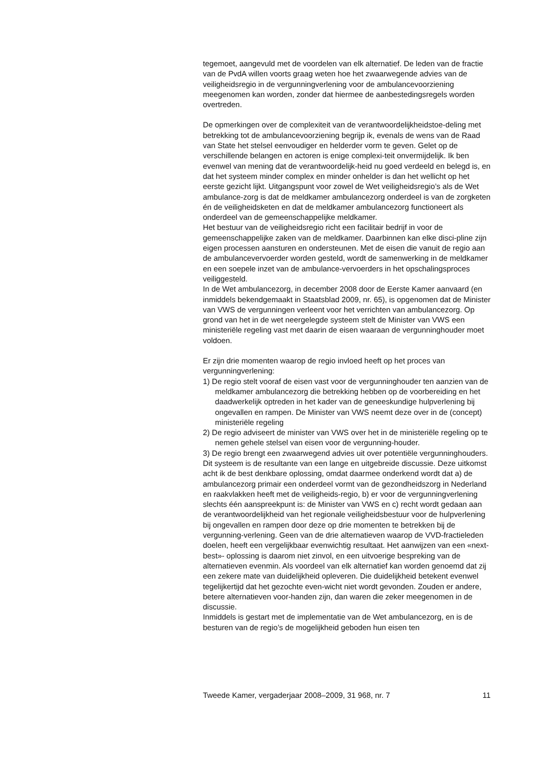tegemoet, aangevuld met de voordelen van elk alternatief. De leden van de fractie van de PvdA willen voorts graag weten hoe het zwaarwegende advies van de veiligheidsregio in de vergunningverlening voor de ambulancevoorziening meegenomen kan worden, zonder dat hiermee de aanbestedingsregels worden overtreden.
De opmerkingen over de complexiteit van de verantwoordelijkheidstoe-deling met betrekking tot de ambulancevoorziening begrijp ik, evenals de wens van de Raad van State het stelsel eenvoudiger en helderder vorm te geven. Gelet op de verschillende belangen en actoren is enige complexi-teit onvermijdelijk. Ik ben evenwel van mening dat de verantwoordelijk-heid nu goed verdeeld en belegd is, en dat het systeem minder complex en minder onhelder is dan het wellicht op het eerste gezicht lijkt. Uitgangspunt voor zowel de Wet veiligheidsregio’s als de Wet ambulance-zorg is dat de meldkamer ambulancezorg onderdeel is van de zorgketen én de veiligheidsketen en dat de meldkamer ambulancezorg functioneert als onderdeel van de gemeenschappelijke meldkamer.
Het bestuur van de veiligheidsregio richt een facilitair bedrijf in voor de gemeenschappelijke zaken van de meldkamer. Daarbinnen kan elke disci-pline zijn eigen processen aansturen en ondersteunen. Met de eisen die vanuit de regio aan de ambulancevervoerder worden gesteld, wordt de samenwerking in de meldkamer en een soepele inzet van de ambulance-vervoerders in het opschalingsproces veiliggesteld.
In de Wet ambulancezorg, in december 2008 door de Eerste Kamer aanvaard (en inmiddels bekendgemaakt in Staatsblad 2009, nr. 65), is opgenomen dat de Minister van VWS de vergunningen verleent voor het verrichten van ambulancezorg. Op grond van het in de wet neergelegde systeem stelt de Minister van VWS een ministeriële regeling vast met daarin de eisen waaraan de vergunninghouder moet voldoen.
Er zijn drie momenten waarop de regio invloed heeft op het proces van vergunningverlening:
1) De regio stelt vooraf de eisen vast voor de vergunninghouder ten aanzien van de meldkamer ambulancezorg die betrekking hebben op de voorbereiding en het daadwerkelijk optreden in het kader van de geneeskundige hulpverlening bij ongevallen en rampen. De Minister van VWS neemt deze over in de (concept) ministeriële regeling
2) De regio adviseert de minister van VWS over het in de ministeriële regeling op te nemen gehele stelsel van eisen voor de vergunning-houder.
3) De regio brengt een zwaarwegend advies uit over potentiële vergunninghouders.
Dit systeem is de resultante van een lange en uitgebreide discussie. Deze uitkomst acht ik de best denkbare oplossing, omdat daarmee onderkend wordt dat a) de ambulancezorg primair een onderdeel vormt van de gezondheidszorg in Nederland en raakvlakken heeft met de veiligheids-regio, b) er voor de vergunningverlening slechts één aanspreekpunt is: de Minister van VWS en c) recht wordt gedaan aan de verantwoordelijkheid van het regionale veiligheidsbestuur voor de hulpverlening bij ongevallen en rampen door deze op drie momenten te betrekken bij de vergunning-verlening. Geen van de drie alternatieven waarop de VVD-fractieleden doelen, heeft een vergelijkbaar evenwichtig resultaat. Het aanwijzen van een «next-best»- oplossing is daarom niet zinvol, en een uitvoerige bespreking van de alternatieven evenmin. Als voordeel van elk alternatief kan worden genoemd dat zij een zekere mate van duidelijkheid opleveren. Die duidelijkheid betekent evenwel tegelijkertijd dat het gezochte even-wicht niet wordt gevonden. Zouden er andere, betere alternatieven voor-handen zijn, dan waren die zeker meegenomen in de discussie.
Inmiddels is gestart met de implementatie van de Wet ambulancezorg, en is de besturen van de regio’s de mogelijkheid geboden hun eisen ten
Tweede Kamer, vergaderjaar 2008–2009, 31 968, nr. 7 11